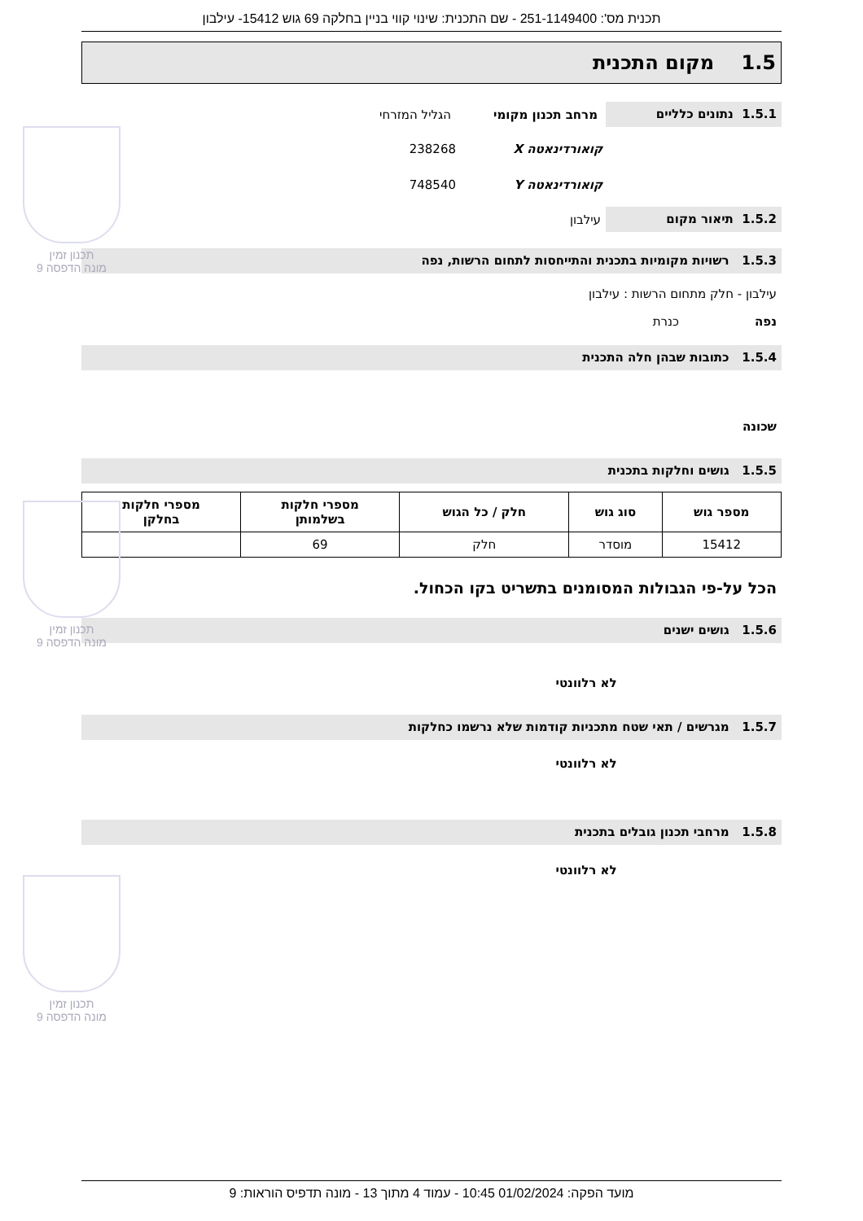תכנית מס': 251-1149400 - שם התכנית: שינוי קווי בניין בחלקה 69 גוש 15412- עילבון
1.5 מקום התכנית
1.5.1 נתונים כלליים
מרחב תכנון מקומי הגליל המזרחי
קואורדינאטה X 238268
קואורדינאטה Y 748540
1.5.2 תיאור מקום
עילבון
1.5.3 רשויות מקומיות בתכנית והתייחסות לתחום הרשות, נפה
עילבון - חלק מתחום הרשות : עילבון
נפה כנרת
1.5.4 כתובות שבהן חלה התכנית
שכונה
1.5.5 גושים וחלקות בתכנית
| מספר גוש | סוג גוש | חלק / כל הגוש | מספרי חלקות בשלמותן | מספרי חלקות בחלקן |
| --- | --- | --- | --- | --- |
| 15412 | מוסדר | חלק | 69 | |
הכל על-פי הגבולות המסומנים בתשריט בקו הכחול.
1.5.6 גושים ישנים
לא רלוונטי
1.5.7 מגרשים / תאי שטח מתכניות קודמות שלא נרשמו כחלקות
לא רלוונטי
1.5.8 מרחבי תכנון גובלים בתכנית
לא רלוונטי
תכנון זמין
מונה הדפסה 9
תכנון זמין
מונה הדפסה 9
תכנון זמין
מונה הדפסה 9
מועד הפקה: 01/02/2024 10:45 - עמוד 4 מתוך 13 - מונה תדפיס הוראות: 9